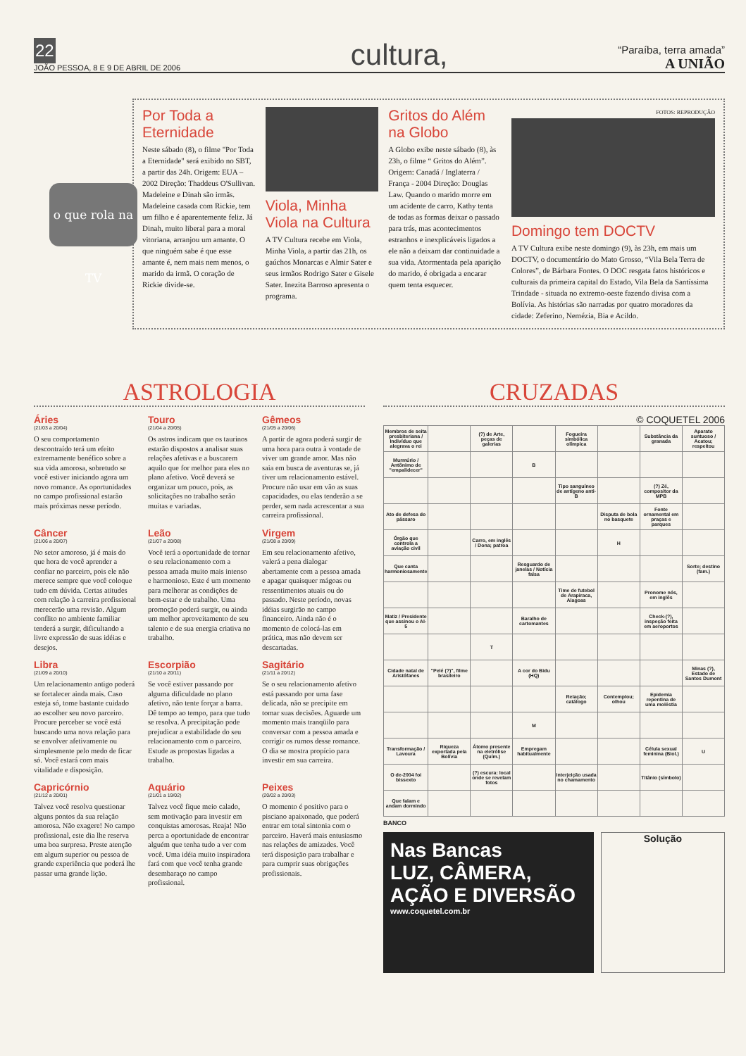22
JOÃO PESSOA, 8 E 9 DE ABRIL DE 2006
cultura,
“Paraíba, terra amada”
A UNIÃO
o que rola na TV
Por Toda a Eternidade
Neste sábado (8), o filme "Por Toda a Eternidade" será exibido no SBT, a partir das 24h. Origem: EUA – 2002 Direção: Thaddeus O'Sullivan. Madeleine e Dinah são irmãs. Madeleine casada com Rickie, tem um filho e é aparentemente feliz. Já Dinah, muito liberal para a moral vitoriana, arranjou um amante. O que ninguém sabe é que esse amante é, nem mais nem menos, o marido da irmã. O coração de Rickie divide-se.
Viola, Minha Viola na Cultura
A TV Cultura recebe em Viola, Minha Viola, a partir das 21h, os gaúchos Monarcas e Almir Sater e seus irmãos Rodrigo Sater e Gisele Sater. Inezita Barroso apresenta o programa.
Gritos do Além na Globo
A Globo exibe neste sábado (8), às 23h, o filme “ Gritos do Além”. Origem: Canadá / Inglaterra / França - 2004 Direção: Douglas Law. Quando o marido morre em um acidente de carro, Kathy tenta de todas as formas deixar o passado para trás, mas acontecimentos estranhos e inexplicáveis ligados a ele não a deixam dar continuidade a sua vida. Atormentada pela aparição do marido, é obrigada a encarar quem tenta esquecer.
FOTOS: REPRODUÇÃO
Domingo tem DOCTV
A TV Cultura exibe neste domingo (9), às 23h, em mais um DOCTV, o documentário do Mato Grosso, “Vila Bela Terra de Colores”, de Bárbara Fontes. O DOC resgata fatos históricos e culturais da primeira capital do Estado, Vila Bela da Santíssima Trindade - situada no extremo-oeste fazendo divisa com a Bolívia. As histórias são narradas por quatro moradores da cidade: Zeferino, Nemézia, Bia e Acildo.
ASTROLOGIA
Áries
(21/03 a 20/04)
O seu comportamento descontraído terá um efeito extremamente benéfico sobre a sua vida amorosa, sobretudo se você estiver iniciando agora um novo romance. As oportunidades no campo profissional estarão mais próximas nesse período.
Touro
(21/04 a 20/05)
Os astros indicam que os taurinos estarão dispostos a analisar suas relações afetivas e a buscarem aquilo que for melhor para eles no plano afetivo. Você deverá se organizar um pouco, pois, as solicitações no trabalho serão muitas e variadas.
Gêmeos
(21/05 a 20/06)
A partir de agora poderá surgir de uma hora para outra à vontade de viver um grande amor. Mas não saia em busca de aventuras se, já tiver um relacionamento estável. Procure não usar em vão as suas capacidades, ou elas tenderão a se perder, sem nada acrescentar a sua carreira profissional.
Câncer
(21/06 a 20/07)
No setor amoroso, já é mais do que hora de você aprender a confiar no parceiro, pois ele não merece sempre que você coloque tudo em dúvida. Certas atitudes com relação à carreira profissional merecerão uma revisão. Algum conflito no ambiente familiar tenderá a surgir, dificultando a livre expressão de suas idéias e desejos.
Leão
(21/07 a 20/08)
Você terá a oportunidade de tornar o seu relacionamento com a pessoa amada muito mais intenso e harmonioso. Este é um momento para melhorar as condições de bem-estar e de trabalho. Uma promoção poderá surgir, ou ainda um melhor aproveitamento de seu talento e de sua energia criativa no trabalho.
Virgem
(21/08 a 20/09)
Em seu relacionamento afetivo, valerá a pena dialogar abertamente com a pessoa amada e apagar quaisquer mágoas ou ressentimentos atuais ou do passado. Neste período, novas idéias surgirão no campo financeiro. Ainda não é o momento de colocá-las em prática, mas não devem ser descartadas.
Libra
(21/09 a 20/10)
Um relacionamento antigo poderá se fortalecer ainda mais. Caso esteja só, tome bastante cuidado ao escolher seu novo parceiro. Procure perceber se você está buscando uma nova relação para se envolver afetivamente ou simplesmente pelo medo de ficar só. Você estará com mais vitalidade e disposição.
Escorpião
(21/10 a 20/11)
Se você estiver passando por alguma dificuldade no plano afetivo, não tente forçar a barra. Dê tempo ao tempo, para que tudo se resolva. A precipitação pode prejudicar a estabilidade do seu relacionamento com o parceiro. Estude as propostas ligadas a trabalho.
Sagitário
(21/11 a 20/12)
Se o seu relacionamento afetivo está passando por uma fase delicada, não se precipite em tomar suas decisões. Aguarde um momento mais tranqüilo para conversar com a pessoa amada e corrigir os rumos desse romance. O dia se mostra propício para investir em sua carreira.
Capricórnio
(21/12 a 20/01)
Talvez você resolva questionar alguns pontos da sua relação amorosa. Não exagere! No campo profissional, este dia lhe reserva uma boa surpresa. Preste atenção em algum superior ou pessoa de grande experiência que poderá lhe passar uma grande lição.
Aquário
(21/01 a 19/02)
Talvez você fique meio calado, sem motivação para investir em conquistas amorosas. Reaja! Não perca a oportunidade de encontrar alguém que tenha tudo a ver com você. Uma idéia muito inspiradora fará com que você tenha grande desembaraço no campo profissional.
Peixes
(20/02 a 20/03)
O momento é positivo para o pisciano apaixonado, que poderá entrar em total sintonia com o parceiro. Haverá mais entusiasmo nas relações de amizades. Você terá disposição para trabalhar e para cumprir suas obrigações profissionais.
CRUZADAS
© COQUETEL 2006
| Membros de seita presbiteriana / Indivíduo que alegrava o rei | | (?) de Arte, peças de galerias | | Fogueira simbólica olímpica | | Substância da granada | Aparato suntuoso / Acatou; respeitou |
| Murmúrio / Antônimo de "empalidecer" | | | B | | | | |
| | | | | Tipo sanguíneo de antígeno anti-B | | (?) Zé, compositor da MPB | |
| Ato de defesa do pássaro | | | | | Disputa de bola no basquete | Fonte ornamental em praças e parques | |
| Órgão que controla a aviação civil | | Carro, em inglês / Dona; patroa | | | H | | |
| Que canta harmoniosamente | | | Resguardo de janelas / Notícia falsa | | | | Sorte; destino (fam.) |
| | | | | Time de futebol de Arapiraca, Alagoas | | Pronome nós, em inglês | |
| Matiz / Presidente que assinou o AI-5 | | | Baralho de cartomantes | | | Check-(?), inspeção feita em aeroportos | |
| | | T | | | | | |
| Cidade natal de Aristófanes | "Pelé (?)", filme brasileiro | | A cor do Bidu (HQ) | | | | Minas (?), Estado de Santos Dumont |
| | | | | Relação; catálogo | Contemplou; olhou | Epidemia repentina de uma moléstia | |
| | | | M | | | | |
| Transformação / Lavoura | Riqueza exportada pela Bolívia | Átomo presente na eletrólise (Quím.) | Empregam habitualmente | | | Célula sexual feminina (Biol.) | U |
| O de-2004 foi bissexto | | (?) escura: local onde se revelam fotos | | Interjeição usada no chamamento | | Titânio (símbolo) | |
| Que falam e andam dormindo | | | | | | | |
BANCO
Nas Bancas
LUZ, CÂMERA, AÇÃO E DIVERSÃO
www.coquetel.com.br
Solução